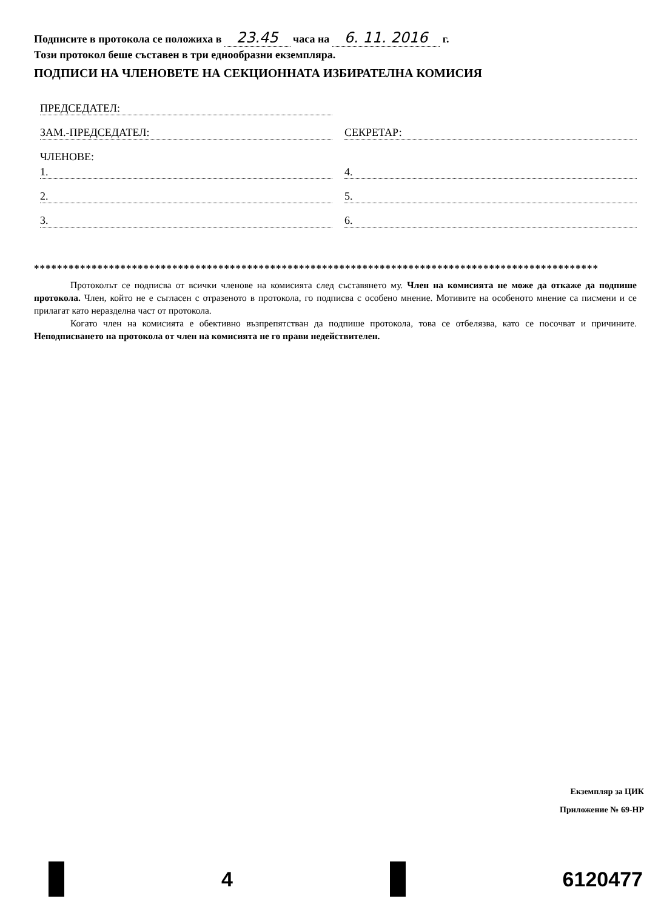Подписите в протокола се положиха в 23.45 часа на 6. 11. 2016 г.
Този протокол беше съставен в три еднообразни екземпляра.
ПОДПИСИ НА ЧЛЕНОВЕТЕ НА СЕКЦИОННАТА ИЗБИРАТЕЛНА КОМИСИЯ
ПРЕДСЕДАТЕЛ:
ЗАМ.-ПРЕДСЕДАТЕЛ: СЕКРЕТАР:
ЧЛЕНОВЕ:
1. 4.
2. 5.
3. 6.
**************************************************************************************************
Протоколът се подписва от всички членове на комисията след съставянето му. Член на комисията не може да откаже да подпише протокола. Член, който не е съгласен с отразеното в протокола, го подписва с особено мнение. Мотивите на особеното мнение са писмени и се прилагат като неразделна част от протокола.
Когато член на комисията е обективно възпрепятстван да подпише протокола, това се отбелязва, като се посочват и причините. Неподписването на протокола от член на комисията не го прави недействителен.
Екземпляр за ЦИК
Приложение № 69-НР
4 6120477